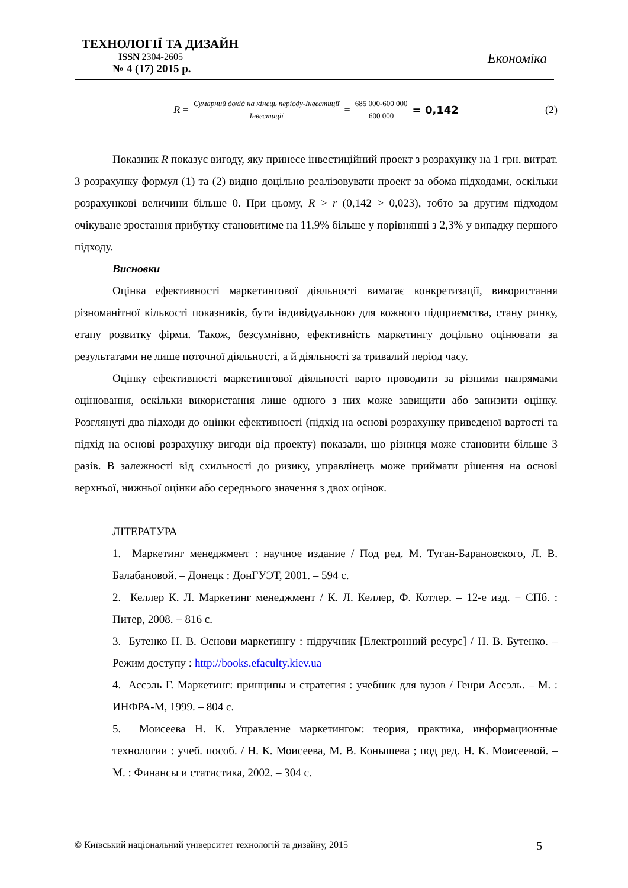ТЕХНОЛОГІЇ ТА ДИЗАЙН
ISSN 2304-2605
№ 4 (17) 2015 р.
Економіка
R = Сумарний дохід на кінець періоду-Інвестиції Інвестиції = 685 000-600 000 600 000 = 0,142 (2)
Показник R показує вигоду, яку принесе інвестиційний проект з розрахунку на 1 грн. витрат. З розрахунку формул (1) та (2) видно доцільно реалізовувати проект за обома підходами, оскільки розрахункові величини більше 0. При цьому, R > r (0,142 > 0,023), тобто за другим підходом очікуване зростання прибутку становитиме на 11,9% більше у порівнянні з 2,3% у випадку першого підходу.
Висновки
Оцінка ефективності маркетингової діяльності вимагає конкретизації, використання різноманітної кількості показників, бути індивідуальною для кожного підприємства, стану ринку, етапу розвитку фірми. Також, безсумнівно, ефективність маркетингу доцільно оцінювати за результатами не лише поточної діяльності, а й діяльності за тривалий період часу.
Оцінку ефективності маркетингової діяльності варто проводити за різними напрямами оцінювання, оскільки використання лише одного з них може завищити або занизити оцінку. Розглянуті два підходи до оцінки ефективності (підхід на основі розрахунку приведеної вартості та підхід на основі розрахунку вигоди від проекту) показали, що різниця може становити більше 3 разів. В залежності від схильності до ризику, управлінець може приймати рішення на основі верхньої, нижньої оцінки або середнього значення з двох оцінок.
ЛІТЕРАТУРА
1. Маркетинг менеджмент : научное издание / Под ред. М. Туган-Барановского, Л. В. Балабановой. – Донецк : ДонГУЭТ, 2001. – 594 с.
2. Келлер К. Л. Маркетинг менеджмент / К. Л. Келлер, Ф. Котлер. – 12-е изд. − СПб. : Питер, 2008. − 816 с.
3. Бутенко Н. В. Основи маркетингу : підручник [Електронний ресурс] / Н. В. Бутенко. – Режим доступу : http://books.efaculty.kiev.ua
4. Ассэль Г. Маркетинг: принципы и стратегия : учебник для вузов / Генри Ассэль. – М. : ИНФРА-М, 1999. – 804 с.
5. Моисеева Н. К. Управление маркетингом: теория, практика, информационные технологии : учеб. пособ. / Н. К. Моисеева, М. В. Конышева ; под ред. Н. К. Моисеевой. – М. : Финансы и статистика, 2002. – 304 с.
© Київський національний університет технологій та дизайну, 2015 5